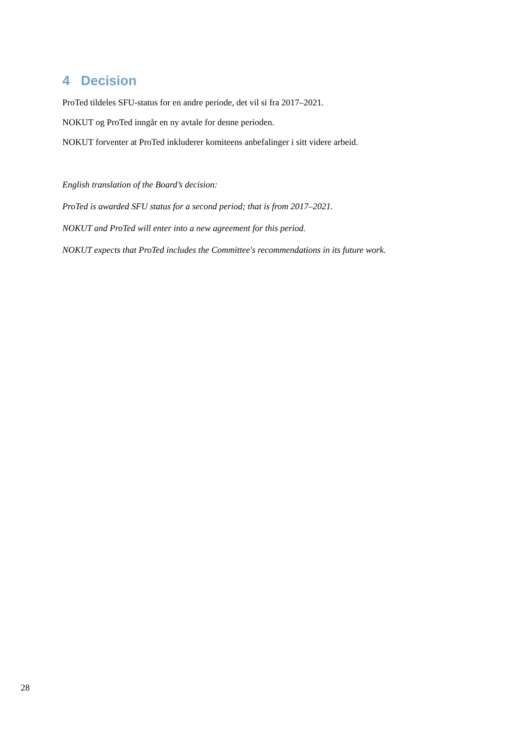4 Decision
ProTed tildeles SFU-status for en andre periode, det vil si fra 2017–2021.
NOKUT og ProTed inngår en ny avtale for denne perioden.
NOKUT forventer at ProTed inkluderer komiteens anbefalinger i sitt videre arbeid.
English translation of the Board’s decision:
ProTed is awarded SFU status for a second period; that is from 2017–2021.
NOKUT and ProTed will enter into a new agreement for this period.
NOKUT expects that ProTed includes the Committee's recommendations in its future work.
28